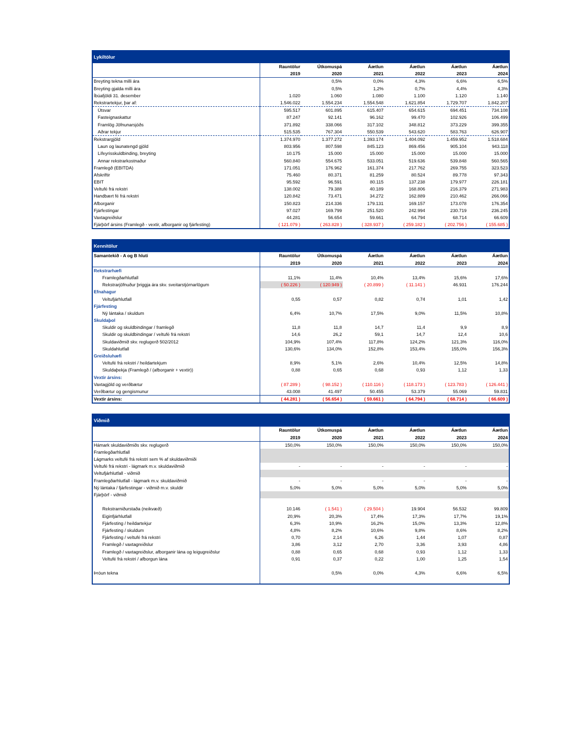| Lykiltölur | | | | | | |
| --- | --- | --- | --- | --- | --- | --- |
| | Rauntölur | Útkomuspá | Áætlun | Áætlun | Áætlun | Áætlun |
| | 2019 | 2020 | 2021 | 2022 | 2023 | 2024 |
| Breyting tekna milli ára | | 0,5% | 0,0% | 4,3% | 6,6% | 6,5% |
| Breyting gjalda milli ára | | 0,5% | 1,2% | 0,7% | 4,4% | 4,3% |
| Íbúafjöldi 31. desember | 1.020 | 1.060 | 1.080 | 1.100 | 1.120 | 1.140 |
| Rekstrartekjur, þar af: | 1.546.022 | 1.554.234 | 1.554.548 | 1.621.854 | 1.729.707 | 1.842.207 |
| Útsvar | 595.517 | 601.895 | 615.407 | 654.615 | 694.451 | 734.108 |
| Fasteignaskattur | 87.247 | 92.141 | 96.162 | 99.470 | 102.926 | 106.499 |
| Framlög Jöfnunarsjóðs | 371.892 | 338.066 | 317.102 | 348.812 | 373.229 | 399.355 |
| Aðrar tekjur | 515.535 | 767.304 | 550.539 | 543.620 | 583.763 | 626.907 |
| Rekstrargjöld | 1.374.970 | 1.377.272 | 1.393.174 | 1.404.092 | 1.459.952 | 1.518.684 |
| Laun og launatengd gjöld | 803.956 | 807.598 | 845.123 | 869.456 | 905.104 | 943.118 |
| Lífeyrisskuldbinding, breyting | 10.175 | 15.000 | 15.000 | 15.000 | 15.000 | 15.000 |
| Annar rekstrarkostnaður | 560.840 | 554.675 | 533.051 | 519.636 | 539.848 | 560.565 |
| Framlegð (EBITDA) | 171.051 | 176.962 | 161.374 | 217.762 | 269.755 | 323.523 |
| Afskriftir | 75.460 | 80.371 | 81.259 | 80.524 | 89.778 | 97.343 |
| EBIT | 95.592 | 96.591 | 80.115 | 137.238 | 179.977 | 226.181 |
| Veltufé frá rekstri | 138.002 | 79.388 | 40.189 | 168.806 | 216.379 | 271.983 |
| Handbært fé frá rekstri | 120.842 | 73.471 | 34.272 | 162.889 | 210.462 | 266.066 |
| Afborganir | 150.823 | 214.336 | 179.131 | 169.157 | 173.078 | 176.354 |
| Fjárfestingar | 97.027 | 169.799 | 251.520 | 242.994 | 230.719 | 236.245 |
| Vaxtagreiðslur | 44.281 | 56.654 | 59.661 | 64.794 | 68.714 | 66.609 |
| Fjárþörf ársins (Framlegð - vextir, afborganir og fjárfesting) | ( 121.079 ) | ( 263.828 ) | ( 328.937 ) | ( 259.182 ) | ( 202.756 ) | ( 155.685 ) |
| Kennitölur | | | | | | |
| --- | --- | --- | --- | --- | --- | --- |
| Samantekið - A og B hluti | Rauntölur | Útkomuspá | Áætlun | Áætlun | Áætlun | Áætlun |
| | 2019 | 2020 | 2021 | 2022 | 2023 | 2024 |
| Rekstrarhæfi | | | | | | |
| Framlegðarhlutfall | 11,1% | 11,4% | 10,4% | 13,4% | 15,6% | 17,6% |
| Rekstrarjöfnuður þriggja ára skv. sveitarstjórnarlögum | ( 50.226 ) | ( 120.949 ) | ( 20.899 ) | ( 11.141 ) | 46.931 | 176.244 |
| Efnahagur | | | | | | |
| Veltufjárhlutfall | 0,55 | 0,57 | 0,82 | 0,74 | 1,01 | 1,42 |
| Fjárfesting | | | | | | |
| Ný lántaka / skuldum | 6,4% | 10,7% | 17,5% | 9,0% | 11,5% | 10,8% |
| Skuldaþol | | | | | | |
| Skuldir og skuldbindingar / framlegð | 11,8 | 11,8 | 14,7 | 11,4 | 9,9 | 8,9 |
| Skuldir og skuldbindingar / veltufé frá rekstri | 14,6 | 26,2 | 59,1 | 14,7 | 12,4 | 10,6 |
| Skuldaviðmið skv. reglugerð 502/2012 | 104,9% | 107,4% | 117,8% | 124,2% | 121,3% | 116,0% |
| Skuldahlutfall | 130,6% | 134,0% | 152,8% | 153,4% | 155,0% | 156,3% |
| Greiðsluhæfi | | | | | | |
| Veltufé frá rekstri / heildartekjum | 8,9% | 5,1% | 2,6% | 10,4% | 12,5% | 14,8% |
| Skuldaþekja (Framlegð / (afborganir + vextir)) | 0,88 | 0,65 | 0,68 | 0,93 | 1,12 | 1,33 |
| Vextir ársins: | | | | | | |
| Vaxtagjöld og verðbætur | ( 87.289 ) | ( 98.152 ) | ( 110.116 ) | ( 118.173 ) | ( 123.783 ) | ( 126.441 ) |
| Verðbætur og gengismunur | 43.008 | 41.497 | 50.455 | 53.379 | 55.069 | 59.831 |
| Vextir ársins: | ( 44.281 ) | ( 56.654 ) | ( 59.661 ) | ( 64.794 ) | ( 68.714 ) | ( 66.609 ) |
| Viðmið | | | | | | |
| --- | --- | --- | --- | --- | --- | --- |
| | Rauntölur | Útkomuspá | Áætlun | Áætlun | Áætlun | Áætlun |
| | 2019 | 2020 | 2021 | 2022 | 2023 | 2024 |
| Hámark skuldaviðmiðs skv. reglugerð | 150,0% | 150,0% | 150,0% | 150,0% | 150,0% | 150,0% |
| Framlegðarhlutfall | | | | | | |
| Lágmarks veltufé frá rekstri sem % af skuldaviðmiði | | | | | | |
| Veltufé frá rekstri - lágmark m.v. skuldaviðmið | - | - | - | - | - | - |
| Veltufjárhlutfall - viðmið | | | | | | |
| Framlegðarhlutfall - lágmark m.v. skuldaviðmið | - | - | - | - | - | - |
| Ný lántaka / fjárfestingar - viðmið m.v. skuldir | 5,0% | 5,0% | 5,0% | 5,0% | 5,0% | 5,0% |
| Fjárþörf - viðmið | | | | | | |
| Rekstrarniðurstaða (neikvæð) | 10.146 | ( 1.541 ) | ( 29.504 ) | 19.904 | 56.532 | 99.809 |
| Eiginfjárhlutfall | 20,9% | 20,3% | 17,4% | 17,3% | 17,7% | 19,1% |
| Fjárfesting / heildartekjur | 6,3% | 10,9% | 16,2% | 15,0% | 13,3% | 12,8% |
| Fjárfesting / skuldum | 4,8% | 8,2% | 10,6% | 9,8% | 8,6% | 8,2% |
| Fjárfesting / veltufé frá rekstri | 0,70 | 2,14 | 6,26 | 1,44 | 1,07 | 0,87 |
| Framlegð / vaxtagreiðslur | 3,86 | 3,12 | 2,70 | 3,36 | 3,93 | 4,86 |
| Framlegð / vaxtagreiðslur, afborganir lána og leigugreiðslur | 0,88 | 0,65 | 0,68 | 0,93 | 1,12 | 1,33 |
| Veltufé frá rekstri / afborgun lána | 0,91 | 0,37 | 0,22 | 1,00 | 1,25 | 1,54 |
| Þróun tekna | | 0,5% | 0,0% | 4,3% | 6,6% | 6,5% |